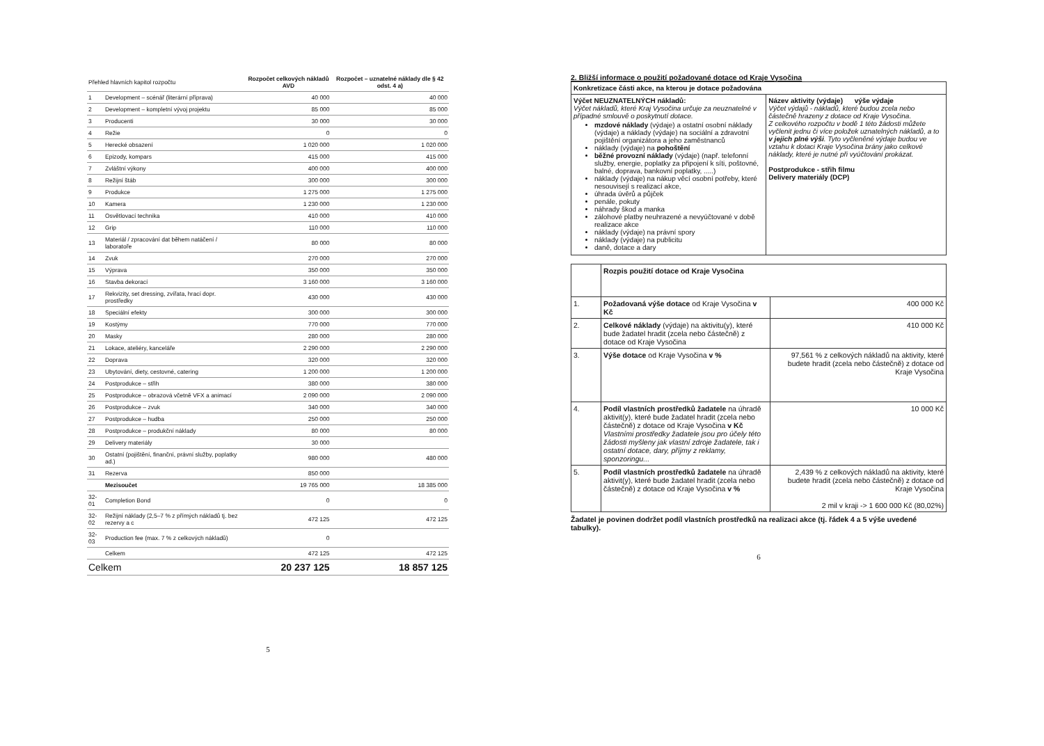| Přehled hlavních kapitol rozpočtu | | Rozpočet celkových nákladů AVD | Rozpočet – uznatelné náklady dle § 42 odst. 4 a) |
| --- | --- | --- | --- |
| 1 | Development – scénář (literární příprava) | 40 000 | 40 000 |
| 2 | Development – kompletní vývoj projektu | 85 000 | 85 000 |
| 3 | Producenti | 30 000 | 30 000 |
| 4 | Režie | 0 | 0 |
| 5 | Herecké obsazení | 1 020 000 | 1 020 000 |
| 6 | Epizody, kompars | 415 000 | 415 000 |
| 7 | Zvláštní výkony | 400 000 | 400 000 |
| 8 | Režijní štáb | 300 000 | 300 000 |
| 9 | Produkce | 1 275 000 | 1 275 000 |
| 10 | Kamera | 1 230 000 | 1 230 000 |
| 11 | Osvětlovací technika | 410 000 | 410 000 |
| 12 | Grip | 110 000 | 110 000 |
| 13 | Materiál / zpracování dat během natáčení / laboratoře | 80 000 | 80 000 |
| 14 | Zvuk | 270 000 | 270 000 |
| 15 | Výprava | 350 000 | 350 000 |
| 16 | Stavba dekorací | 3 160 000 | 3 160 000 |
| 17 | Rekvizity, set dressing, zvířata, hrací dopr. prostředky | 430 000 | 430 000 |
| 18 | Speciální efekty | 300 000 | 300 000 |
| 19 | Kostýmy | 770 000 | 770 000 |
| 20 | Masky | 280 000 | 280 000 |
| 21 | Lokace, ateliéry, kanceláře | 2 290 000 | 2 290 000 |
| 22 | Doprava | 320 000 | 320 000 |
| 23 | Ubytování, diety, cestovné, catering | 1 200 000 | 1 200 000 |
| 24 | Postprodukce – střih | 380 000 | 380 000 |
| 25 | Postprodukce – obrazová včetně VFX a animací | 2 090 000 | 2 090 000 |
| 26 | Postprodukce – zvuk | 340 000 | 340 000 |
| 27 | Postprodukce – hudba | 250 000 | 250 000 |
| 28 | Postprodukce – produkční náklady | 80 000 | 80 000 |
| 29 | Delivery materiály | 30 000 | |
| 30 | Ostatní (pojištění, finanční, právní služby, poplatky ad.) | 980 000 | 480 000 |
| 31 | Rezerva | 850 000 | |
| | Mezisoučet | 19 765 000 | 18 385 000 |
| 32-01 | Completion Bond | 0 | 0 |
| 32-02 | Režijní náklady (2,5–7 % z přímých nákladů tj. bez rezervy a c | 472 125 | 472 125 |
| 32-03 | Production fee (max. 7 % z celkových nákladů) | 0 | |
| | Celkem | 472 125 | 472 125 |
| Celkem | | 20 237 125 | 18 857 125 |
5
2. Bližší informace o použití požadované dotace od Kraje Vysočina
| Konkretizace části akce, na kterou je dotace požadována | |
| Výčet NEUZNATELNÝCH nákladů: Výčet nákladů, které Kraj Vysočina určuje za neuznatelné v případné smlouvě o poskytnutí dotace. mzdové náklady (výdaje) a ostatní osobní náklady (výdaje) a náklady (výdaje) na sociální a zdravotní pojištění organizátora a jeho zaměstnanců náklady (výdaje) na pohoštění běžné provozní náklady (výdaje) (např. telefonní služby, energie, poplatky za připojení k síti, poštovné, balné, doprava, bankovní poplatky, .....) náklady (výdaje) na nákup věcí osobní potřeby, které nesouvisejí s realizací akce, úhrada úvěrů a půjček penále, pokuty náhrady škod a manka zálohové platby neuhrazené a nevyúčtované v době realizace akce náklady (výdaje) na právní spory náklady (výdaje) na publicitu daně, dotace a dary | Název aktivity (výdaje) výše výdaje Výčet výdajů - nákladů, které budou zcela nebo částečně hrazeny z dotace od Kraje Vysočina. Z celkového rozpočtu v bodě 1 této žádosti můžete vyčlenit jednu či více položek uznatelných nákladů, a to v jejich plné výši . Tyto vyčleněné výdaje budou ve vztahu k dotaci Kraje Vysočina brány jako celkové náklady, které je nutné při vyúčtování prokázat. Postprodukce - střih filmu Delivery materiály (DCP) |
| | Rozpis použití dotace od Kraje Vysočina | |
| 1. | Požadovaná výše dotace od Kraje Vysočina v Kč | 400 000 Kč |
| 2. | Celkové náklady (výdaje) na aktivitu(y), které bude žadatel hradit (zcela nebo částečně) z dotace od Kraje Vysočina | 410 000 Kč |
| 3. | Výše dotace od Kraje Vysočina v % | 97,561 % z celkových nákladů na aktivity, které budete hradit (zcela nebo částečně) z dotace od Kraje Vysočina |
| 4. | Podíl vlastních prostředků žadatele na úhradě aktivit(y), které bude žadatel hradit (zcela nebo částečně) z dotace od Kraje Vysočina v Kč Vlastními prostředky žadatele jsou pro účely této žádosti myšleny jak vlastní zdroje žadatele, tak i ostatní dotace, dary, příjmy z reklamy, sponzoringu... | 10 000 Kč |
| 5. | Podíl vlastních prostředků žadatele na úhradě aktivit(y), které bude žadatel hradit (zcela nebo částečně) z dotace od Kraje Vysočina v % | 2,439 % z celkových nákladů na aktivity, které budete hradit (zcela nebo částečně) z dotace od Kraje Vysočina 2 mil v kraji -> 1 600 000 Kč (80,02%) |
Žadatel je povinen dodržet podíl vlastních prostředků na realizaci akce (tj. řádek 4 a 5 výše uvedené tabulky).
6